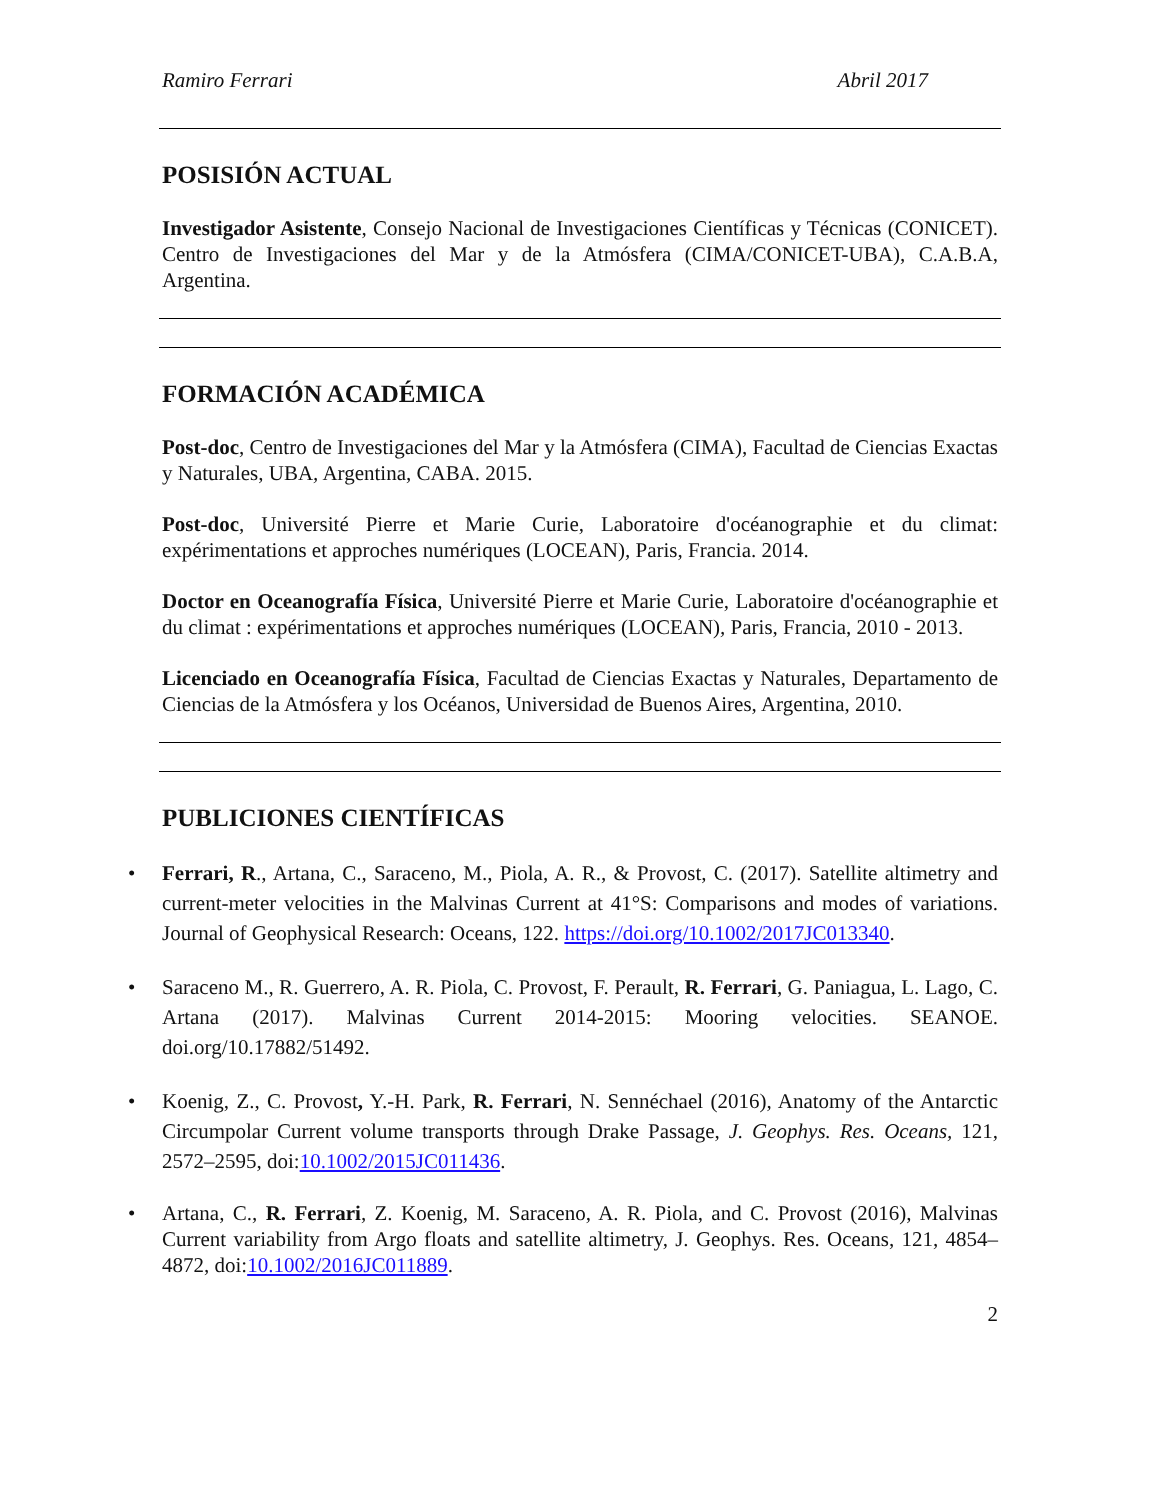Ramiro Ferrari Abril 2017
POSISIÓN ACTUAL
Investigador Asistente, Consejo Nacional de Investigaciones Científicas y Técnicas (CONICET). Centro de Investigaciones del Mar y de la Atmósfera (CIMA/CONICET-UBA), C.A.B.A, Argentina.
FORMACIÓN ACADÉMICA
Post-doc, Centro de Investigaciones del Mar y la Atmósfera (CIMA), Facultad de Ciencias Exactas y Naturales, UBA, Argentina, CABA. 2015.
Post-doc, Université Pierre et Marie Curie, Laboratoire d'océanographie et du climat: expérimentations et approches numériques (LOCEAN), Paris, Francia. 2014.
Doctor en Oceanografía Física, Université Pierre et Marie Curie, Laboratoire d'océanographie et du climat : expérimentations et approches numériques (LOCEAN), Paris, Francia, 2010 - 2013.
Licenciado en Oceanografía Física, Facultad de Ciencias Exactas y Naturales, Departamento de Ciencias de la Atmósfera y los Océanos, Universidad de Buenos Aires, Argentina, 2010.
PUBLICIONES CIENTÍFICAS
Ferrari, R., Artana, C., Saraceno, M., Piola, A. R., & Provost, C. (2017). Satellite altimetry and current-meter velocities in the Malvinas Current at 41°S: Comparisons and modes of variations. Journal of Geophysical Research: Oceans, 122. https://doi.org/10.1002/2017JC013340.
Saraceno M., R. Guerrero, A. R. Piola, C. Provost, F. Perault, R. Ferrari, G. Paniagua, L. Lago, C. Artana (2017). Malvinas Current 2014-2015: Mooring velocities. SEANOE. doi.org/10.17882/51492.
Koenig, Z., C. Provost, Y.-H. Park, R. Ferrari, N. Sennéchael (2016), Anatomy of the Antarctic Circumpolar Current volume transports through Drake Passage, J. Geophys. Res. Oceans, 121, 2572–2595, doi:10.1002/2015JC011436.
Artana, C., R. Ferrari, Z. Koenig, M. Saraceno, A. R. Piola, and C. Provost (2016), Malvinas Current variability from Argo floats and satellite altimetry, J. Geophys. Res. Oceans, 121, 4854–4872, doi:10.1002/2016JC011889.
2